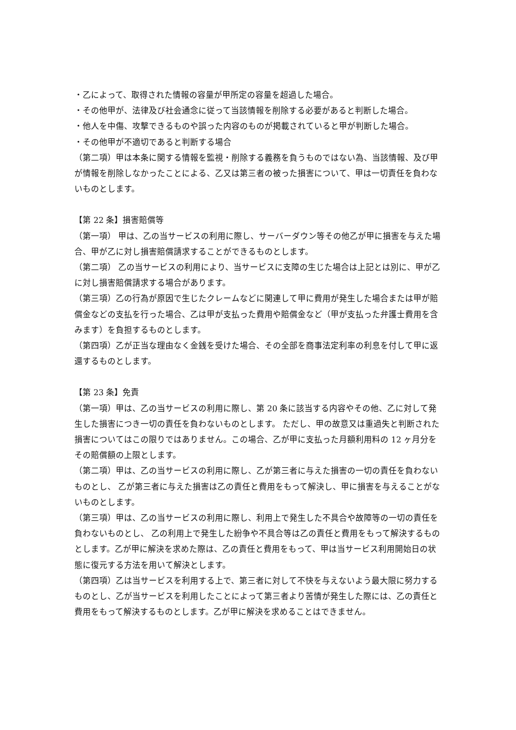・乙によって、取得された情報の容量が甲所定の容量を超過した場合。
・その他甲が、法律及び社会通念に従って当該情報を削除する必要があると判断した場合。
・他人を中傷、攻撃できるものや誤った内容のものが掲載されていると甲が判断した場合。
・その他甲が不適切であると判断する場合
（第二項）甲は本条に関する情報を監視・削除する義務を負うものではない為、当該情報、及び甲が情報を削除しなかったことによる、乙又は第三者の被った損害について、甲は一切責任を負わないものとします。
【第 22 条】損害賠償等
（第一項） 甲は、乙の当サービスの利用に際し、サーバーダウン等その他乙が甲に損害を与えた場合、甲が乙に対し損害賠償請求することができるものとします。
（第二項） 乙の当サービスの利用により、当サービスに支障の生じた場合は上記とは別に、甲が乙に対し損害賠償請求する場合があります。
（第三項）乙の行為が原因で生じたクレームなどに関連して甲に費用が発生した場合または甲が賠償金などの支払を行った場合、乙は甲が支払った費用や賠償金など（甲が支払った弁護士費用を含みます）を負担するものとします。
（第四項）乙が正当な理由なく金銭を受けた場合、その全部を商事法定利率の利息を付して甲に返還するものとします。
【第 23 条】免責
（第一項）甲は、乙の当サービスの利用に際し、第 20 条に該当する内容やその他、乙に対して発生した損害につき一切の責任を負わないものとします。 ただし、甲の故意又は重過失と判断された損害についてはこの限りではありません。この場合、乙が甲に支払った月額利用料の 12 ヶ月分をその賠償額の上限とします。
（第二項）甲は、乙の当サービスの利用に際し、乙が第三者に与えた損害の一切の責任を負わないものとし、 乙が第三者に与えた損害は乙の責任と費用をもって解決し、甲に損害を与えることがないものとします。
（第三項）甲は、乙の当サービスの利用に際し、利用上で発生した不具合や故障等の一切の責任を負わないものとし、 乙の利用上で発生した紛争や不具合等は乙の責任と費用をもって解決するものとします。乙が甲に解決を求めた際は、乙の責任と費用をもって、甲は当サービス利用開始日の状態に復元する方法を用いて解決とします。
（第四項）乙は当サービスを利用する上で、第三者に対して不快を与えないよう最大限に努力するものとし、乙が当サービスを利用したことによって第三者より苦情が発生した際には、乙の責任と費用をもって解決するものとします。乙が甲に解決を求めることはできません。